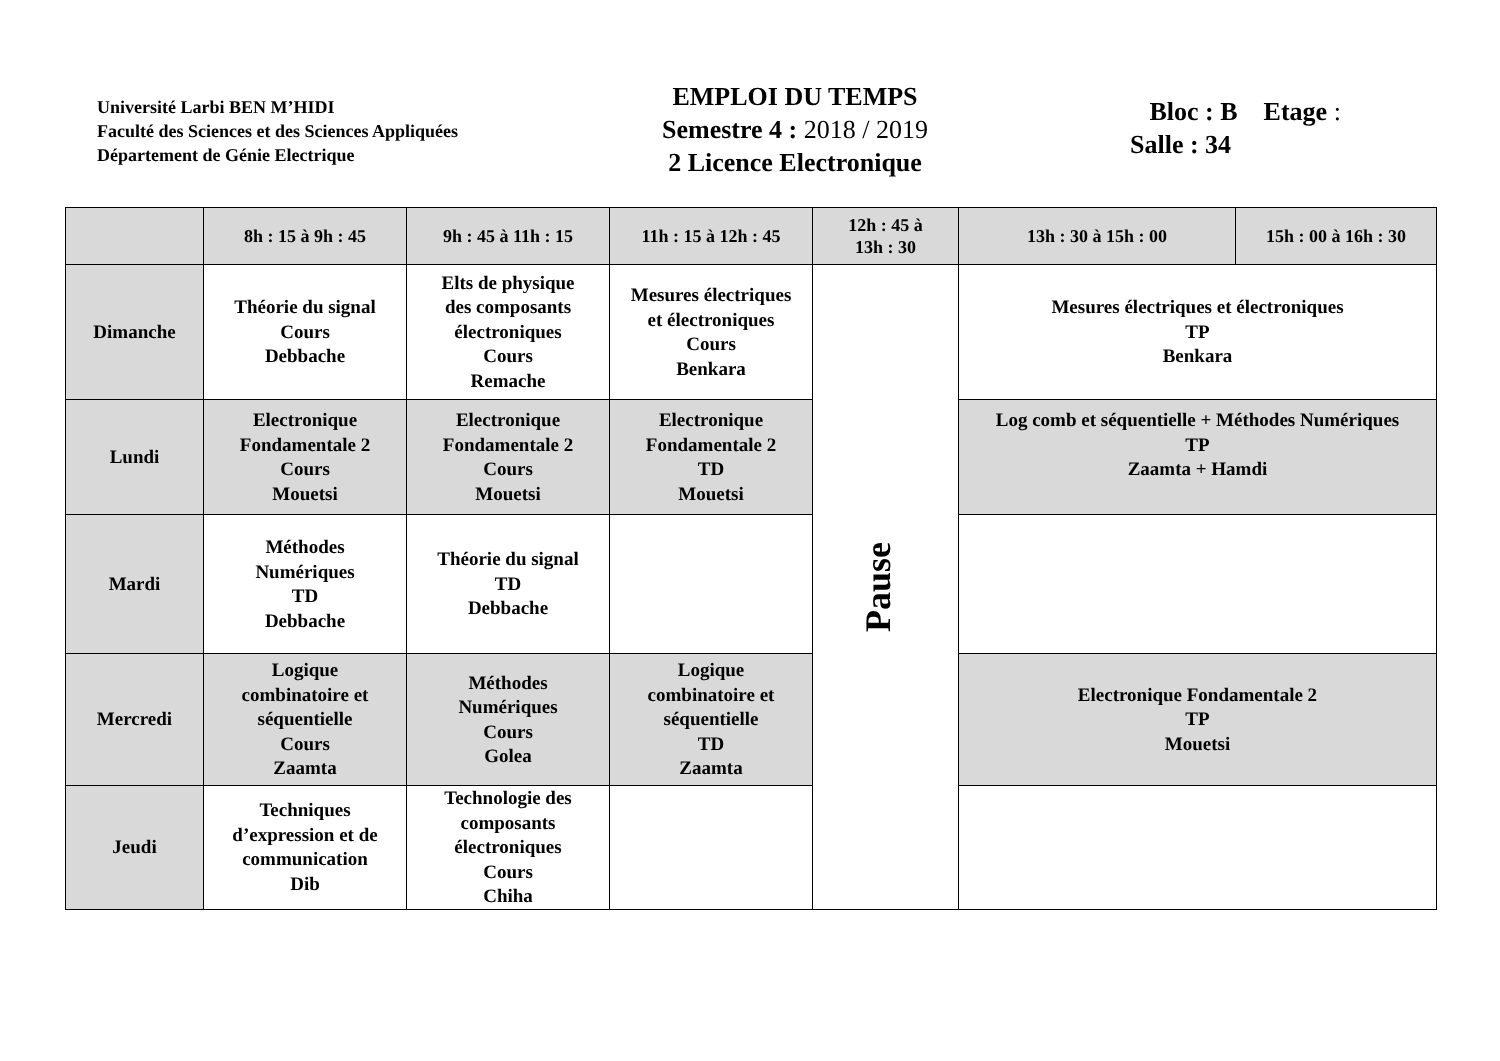Université Larbi BEN M’HIDI
Faculté des Sciences et des Sciences Appliquées
Département de Génie Electrique
EMPLOI DU TEMPS
Semestre 4 : 2018 / 2019
2 Licence Electronique
Bloc : B Etage :
Salle : 34
| | 8h : 15 à 9h : 45 | 9h : 45 à 11h : 15 | 11h : 15 à 12h : 45 | 12h : 45 à 13h : 30 | 13h : 30 à 15h : 00 | 15h : 00 à 16h : 30 |
| --- | --- | --- | --- | --- | --- | --- |
| Dimanche | Théorie du signal Cours Debbache | Elts de physique des composants électroniques Cours Remache | Mesures électriques et électroniques Cours Benkara | Pause | Mesures électriques et électroniques TP Benkara | |
| Lundi | Electronique Fondamentale 2 Cours Mouetsi | Electronique Fondamentale 2 Cours Mouetsi | Electronique Fondamentale 2 TD Mouetsi | | Log comb et séquentielle + Méthodes Numériques TP Zaamta + Hamdi | |
| Mardi | Méthodes Numériques TD Debbache | Théorie du signal TD Debbache | | | | |
| Mercredi | Logique combinatoire et séquentielle Cours Zaamta | Méthodes Numériques Cours Golea | Logique combinatoire et séquentielle TD Zaamta | | Electronique Fondamentale 2 TP Mouetsi | |
| Jeudi | Techniques d’expression et de communication Dib | Technologie des composants électroniques Cours Chiha | | | | |